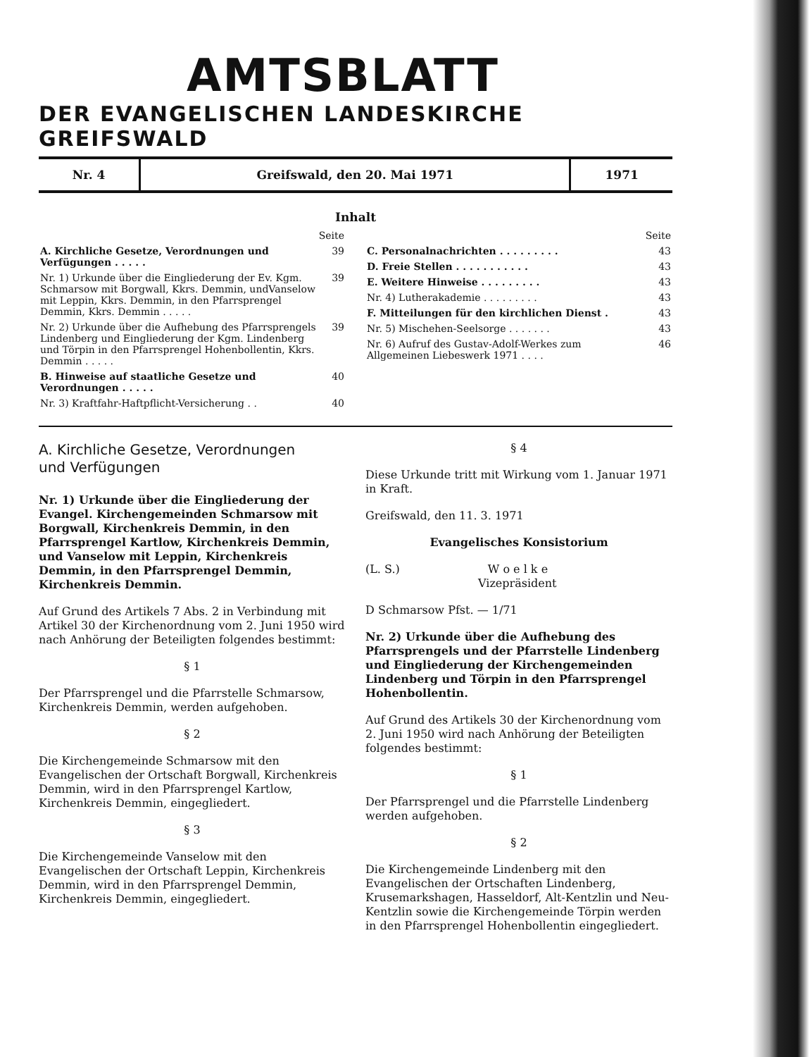AMTSBLATT
DER EVANGELISCHEN LANDESKIRCHE GREIFSWALD
| Nr. 4 | Greifswald, den 20. Mai 1971 | 1971 |
Inhalt
| | Seite |
| A. Kirchliche Gesetze, Verordnungen und Verfügungen . . . . . | 39 |
| Nr. 1) Urkunde über die Eingliederung der Ev. Kgm. Schmarsow mit Borgwall, Kkrs. Demmin, undVanselow mit Leppin, Kkrs. Demmin, in den Pfarrsprengel Demmin, Kkrs. Demmin . . . . . | 39 |
| Nr. 2) Urkunde über die Aufhebung des Pfarrsprengels Lindenberg und Eingliederung der Kgm. Lindenberg und Törpin in den Pfarrsprengel Hohenbollentin, Kkrs. Demmin . . . . . | 39 |
| B. Hinweise auf staatliche Gesetze und Verordnungen . . . . . | 40 |
| Nr. 3) Kraftfahr-Haftpflicht-Versicherung . . | 40 |
| | Seite |
| C. Personalnachrichten . . . . . . . . . | 43 |
| D. Freie Stellen . . . . . . . . . . . | 43 |
| E. Weitere Hinweise . . . . . . . . . | 43 |
| Nr. 4) Lutherakademie . . . . . . . . . | 43 |
| F. Mitteilungen für den kirchlichen Dienst . | 43 |
| Nr. 5) Mischehen-Seelsorge . . . . . . . | 43 |
| Nr. 6) Aufruf des Gustav-Adolf-Werkes zum Allgemeinen Liebeswerk 1971 . . . . | 46 |
A. Kirchliche Gesetze, Verordnungen
und Verfügungen
Nr. 1) Urkunde über die Eingliederung der Evangel. Kirchengemeinden Schmarsow mit Borgwall, Kirchenkreis Demmin, in den Pfarrsprengel Kartlow, Kirchenkreis Demmin, und Vanselow mit Leppin, Kirchenkreis Demmin, in den Pfarrsprengel Demmin, Kirchenkreis Demmin.
Auf Grund des Artikels 7 Abs. 2 in Verbindung mit Artikel 30 der Kirchenordnung vom 2. Juni 1950 wird nach Anhörung der Beteiligten folgendes bestimmt:
§ 1
Der Pfarrsprengel und die Pfarrstelle Schmarsow, Kirchenkreis Demmin, werden aufgehoben.
§ 2
Die Kirchengemeinde Schmarsow mit den Evangelischen der Ortschaft Borgwall, Kirchenkreis Demmin, wird in den Pfarrsprengel Kartlow, Kirchenkreis Demmin, eingegliedert.
§ 3
Die Kirchengemeinde Vanselow mit den Evangelischen der Ortschaft Leppin, Kirchenkreis Demmin, wird in den Pfarrsprengel Demmin, Kirchenkreis Demmin, eingegliedert.
§ 4
Diese Urkunde tritt mit Wirkung vom 1. Januar 1971 in Kraft.
Greifswald, den 11. 3. 1971
Evangelisches Konsistorium
(L. S.) W o e l k e
Vizepräsident
D Schmarsow Pfst. — 1/71
Nr. 2) Urkunde über die Aufhebung des Pfarrsprengels und der Pfarrstelle Lindenberg und Eingliederung der Kirchengemeinden Lindenberg und Törpin in den Pfarrsprengel Hohenbollentin.
Auf Grund des Artikels 30 der Kirchenordnung vom 2. Juni 1950 wird nach Anhörung der Beteiligten folgendes bestimmt:
§ 1
Der Pfarrsprengel und die Pfarrstelle Lindenberg werden aufgehoben.
§ 2
Die Kirchengemeinde Lindenberg mit den Evangelischen der Ortschaften Lindenberg, Krusemarkshagen, Hasseldorf, Alt-Kentzlin und Neu-Kentzlin sowie die Kirchengemeinde Törpin werden in den Pfarrsprengel Hohenbollentin eingegliedert.